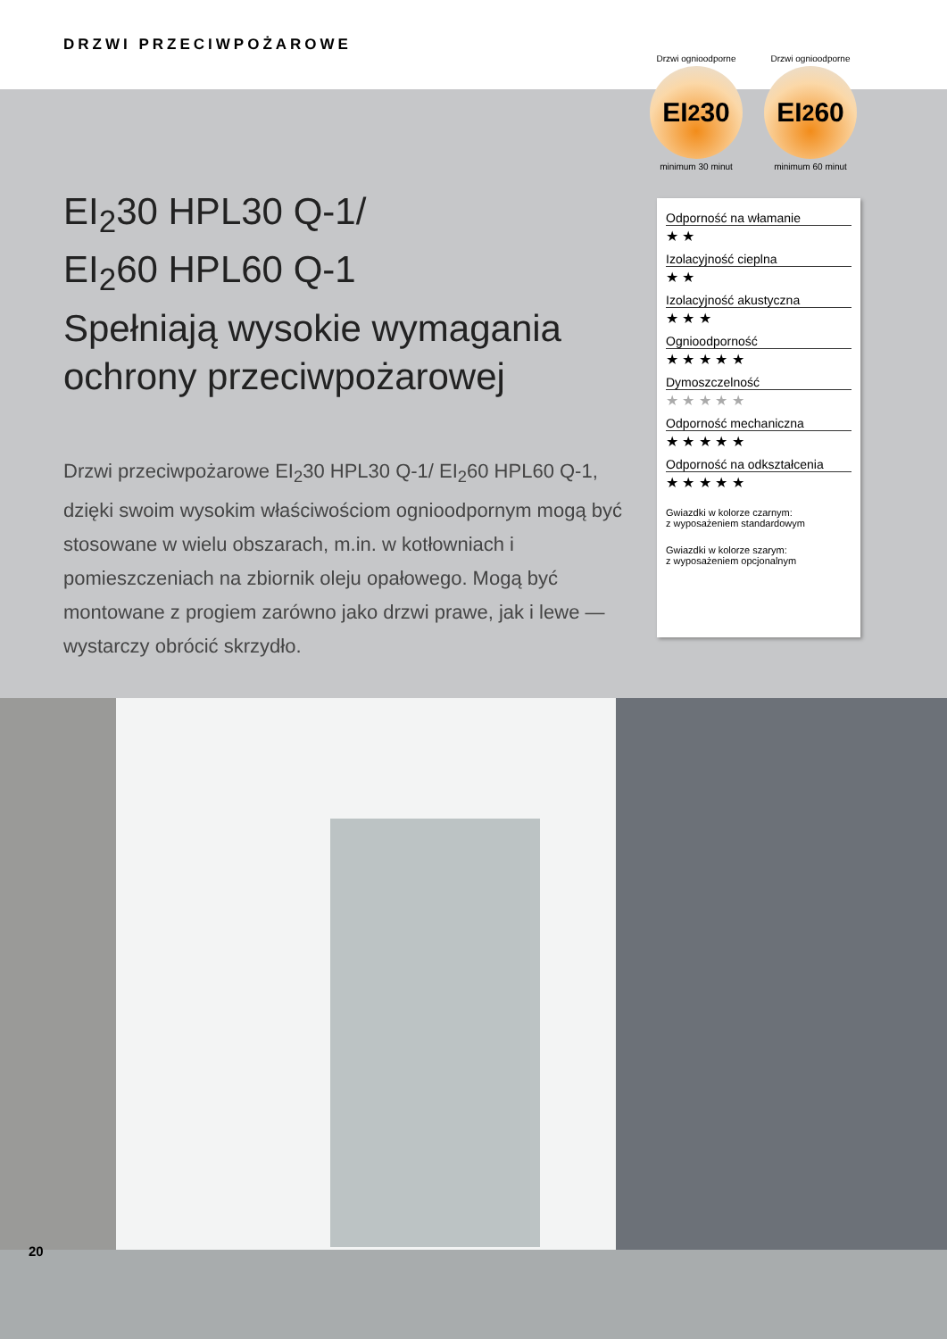DRZWI PRZECIWPOŻAROWE
Drzwi ognioodporne
EI<sub>2</sub>30
minimum 30 minut
Drzwi ognioodporne
EI<sub>2</sub>60
minimum 60 minut
EI<sub>2</sub>30 HPL30 Q-1/
EI<sub>2</sub>60 HPL60 Q-1
Spełniają wysokie wymagania ochrony przeciwpożarowej
Drzwi przeciwpożarowe EI<sub>2</sub>30 HPL30 Q-1/ EI<sub>2</sub>60 HPL60 Q-1, dzięki swoim wysokim właściwościom ognioodpornym mogą być stosowane w wielu obszarach, m.in. w kotłowniach i pomieszczeniach na zbiornik oleju opałowego. Mogą być montowane z progiem zarówno jako drzwi prawe, jak i lewe — wystarczy obrócić skrzydło.
Odporność na włamanie
★ ★
Izolacyjność cieplna
★ ★
Izolacyjność akustyczna
★ ★ ★
Ognioodporność
★ ★ ★ ★ ★
Dymoszczelność
★ ★ ★ ★ ★
Odporność mechaniczna
★ ★ ★ ★ ★
Odporność na odkształcenia
★ ★ ★ ★ ★
Gwiazdki w kolorze czarnym:
z wyposażeniem standardowym
Gwiazdki w kolorze szarym:
z wyposażeniem opcjonalnym
20